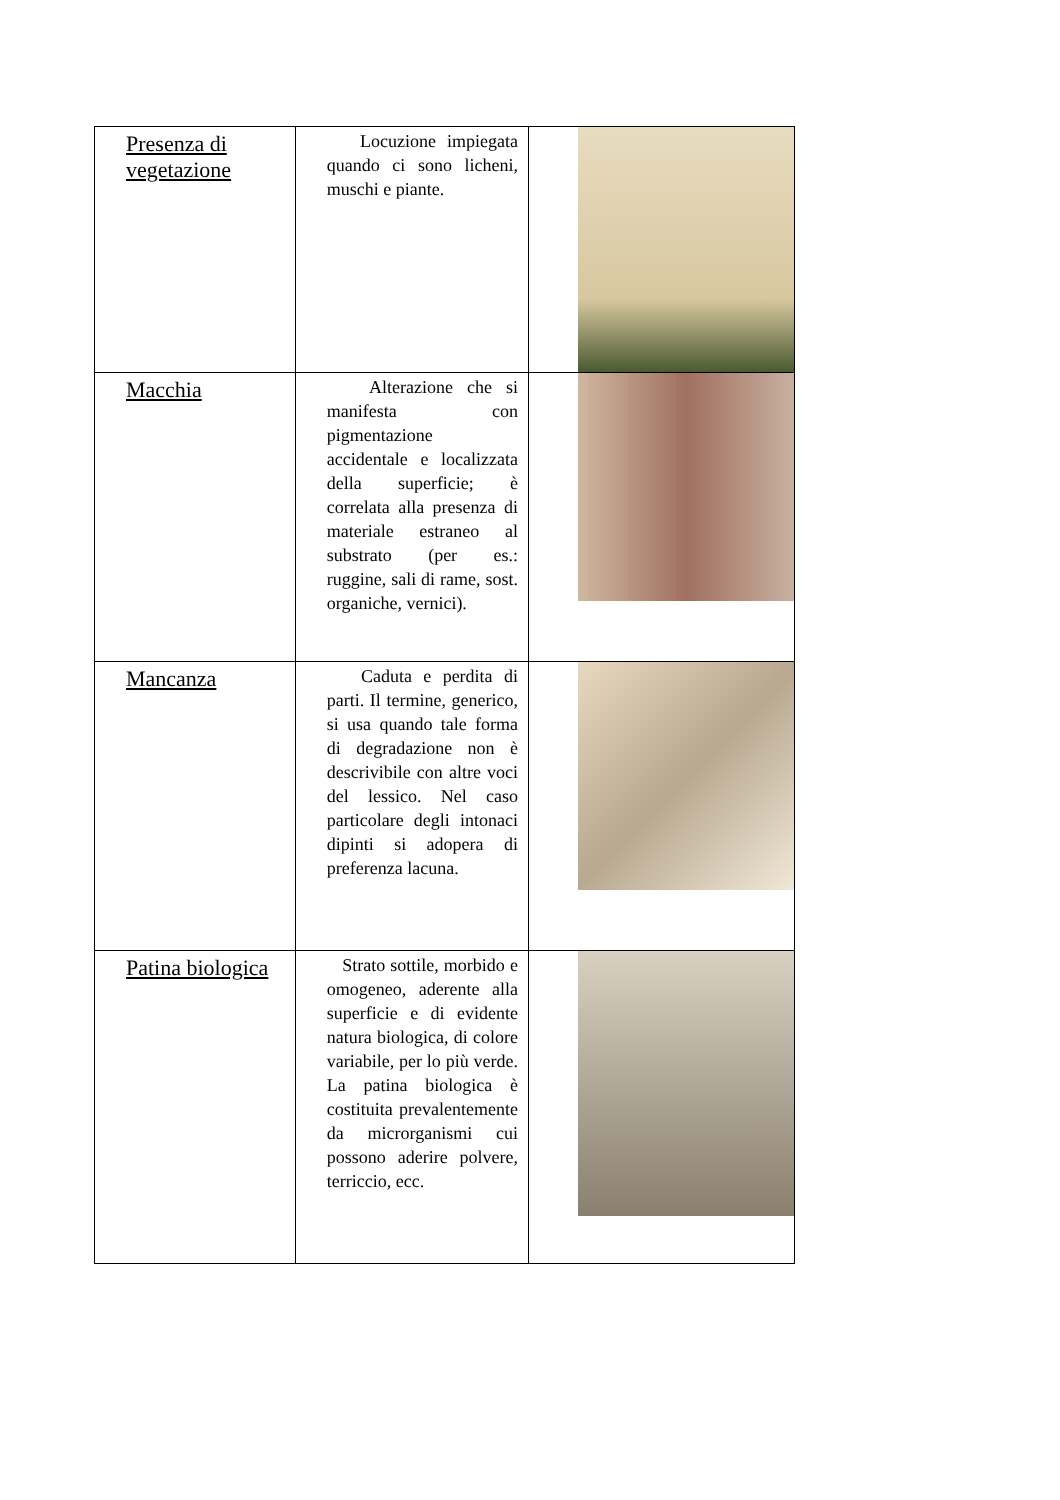| Presenza di vegetazione | Locuzione impiegata quando ci sono licheni, muschi e piante. | |
| Macchia | Alterazione che si manifesta con pigmentazione accidentale e localizzata della superficie; è correlata alla presenza di materiale estraneo al substrato (per es.: ruggine, sali di rame, sost. organiche, vernici). | |
| Mancanza | Caduta e perdita di parti. Il termine, generico, si usa quando tale forma di degradazione non è descrivibile con altre voci del lessico. Nel caso particolare degli intonaci dipinti si adopera di preferenza lacuna. | |
| Patina biologica | Strato sottile, morbido e omogeneo, aderente alla superficie e di evidente natura biologica, di colore variabile, per lo più verde. La patina biologica è costituita prevalentemente da microrganismi cui possono aderire polvere, terriccio, ecc. | |